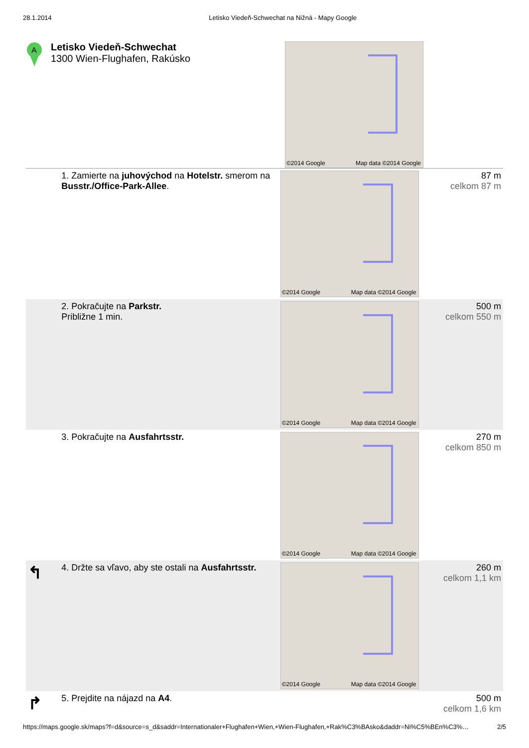28.1.2014 Letisko Viedeň-Schwechat na Nižná - Mapy Google
A
Letisko Viedeň-Schwechat
1300 Wien-Flughafen, Rakúsko
©2014 Google Map data ©2014 Google
| | 1. Zamierte na juhovýchod na Hotelstr. smerom na Busstr./Office-Park-Allee . | ©2014 Google Map data ©2014 Google | 87 m celkom 87 m |
| | 2. Pokračujte na Parkstr. Približne 1 min. | ©2014 Google Map data ©2014 Google | 500 m celkom 550 m |
| | 3. Pokračujte na Ausfahrtsstr. | ©2014 Google Map data ©2014 Google | 270 m celkom 850 m |
| ↰ | 4. Držte sa vľavo, aby ste ostali na Ausfahrtsstr. | ©2014 Google Map data ©2014 Google | 260 m celkom 1,1 km |
| ↱ | 5. Prejdite na nájazd na A4 . | | 500 m celkom 1,6 km |
https://maps.google.sk/maps?f=d&source=s_d&saddr=Internationaler+Flughafen+Wien,+Wien-Flughafen,+Rak%C3%BAsko&daddr=Ni%C5%BEn%C3%… 2/5